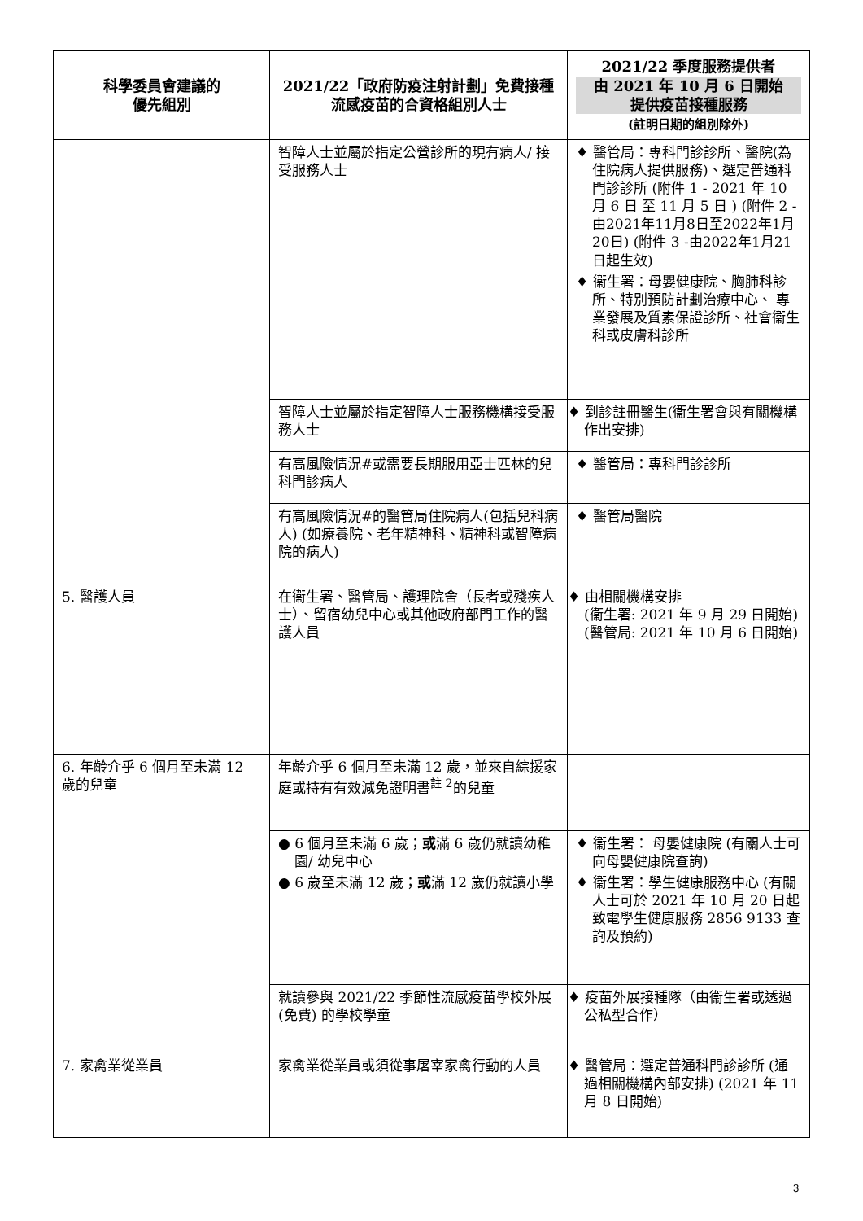| 科學委員會建議的 優先組別 | 2021/22「政府防疫注射計劃」免費接種流感疫苗的合資格組別人士 | 2021/22 季度服務提供者 由 2021 年 10 月 6 日開始 提供疫苗接種服務 (註明日期的組別除外) |
| --- | --- | --- |
| | 智障人士並屬於指定公營診所的現有病人/ 接受服務人士 | ♦ 醫管局：專科門診診所、醫院(為住院病人提供服務)、選定普通科門診診所 (附件 1 - 2021 年 10 月 6 日 至 11 月 5 日 ) (附件 2 -由2021年11月8日至2022年1月20日) (附件 3 -由2022年1月21日起生效) ♦ 衞生署：母嬰健康院、胸肺科診所、特別預防計劃治療中心、 專業發展及質素保證診所、社會衞生科或皮膚科診所 |
| | 智障人士並屬於指定智障人士服務機構接受服務人士 | ♦ 到診註冊醫生(衞生署會與有關機構作出安排) |
| | 有高風險情況#或需要長期服用亞士匹林的兒科門診病人 | ♦ 醫管局：專科門診診所 |
| | 有高風險情況#的醫管局住院病人(包括兒科病人) (如療養院、老年精神科、精神科或智障病院的病人) | ♦ 醫管局醫院 |
| 5. 醫護人員 | 在衞生署、醫管局、護理院舍（長者或殘疾人士）、留宿幼兒中心或其他政府部門工作的醫護人員 | ♦ 由相關機構安排 (衞生署: 2021 年 9 月 29 日開始) (醫管局: 2021 年 10 月 6 日開始) |
| 6. 年齡介乎 6 個月至未滿 12 歲的兒童 | 年齡介乎 6 個月至未滿 12 歲，並來自綜援家庭或持有有效減免證明書<sup>註 2</sup>的兒童 | |
| | ● 6 個月至未滿 6 歲； 或 滿 6 歲仍就讀幼稚園/ 幼兒中心 ● 6 歲至未滿 12 歲； 或 滿 12 歲仍就讀小學 | ♦ 衞生署： 母嬰健康院 (有關人士可向母嬰健康院查詢) ♦ 衞生署：學生健康服務中心 (有關人士可於 2021 年 10 月 20 日起致電學生健康服務 2856 9133 查詢及預約) |
| | 就讀參與 2021/22 季節性流感疫苗學校外展 (免費) 的學校學童 | ♦ 疫苗外展接種隊（由衞生署或透過公私型合作） |
| 7. 家禽業從業員 | 家禽業從業員或須從事屠宰家禽行動的人員 | ♦ 醫管局：選定普通科門診診所 (通過相關機構內部安排) (2021 年 11 月 8 日開始) |
3